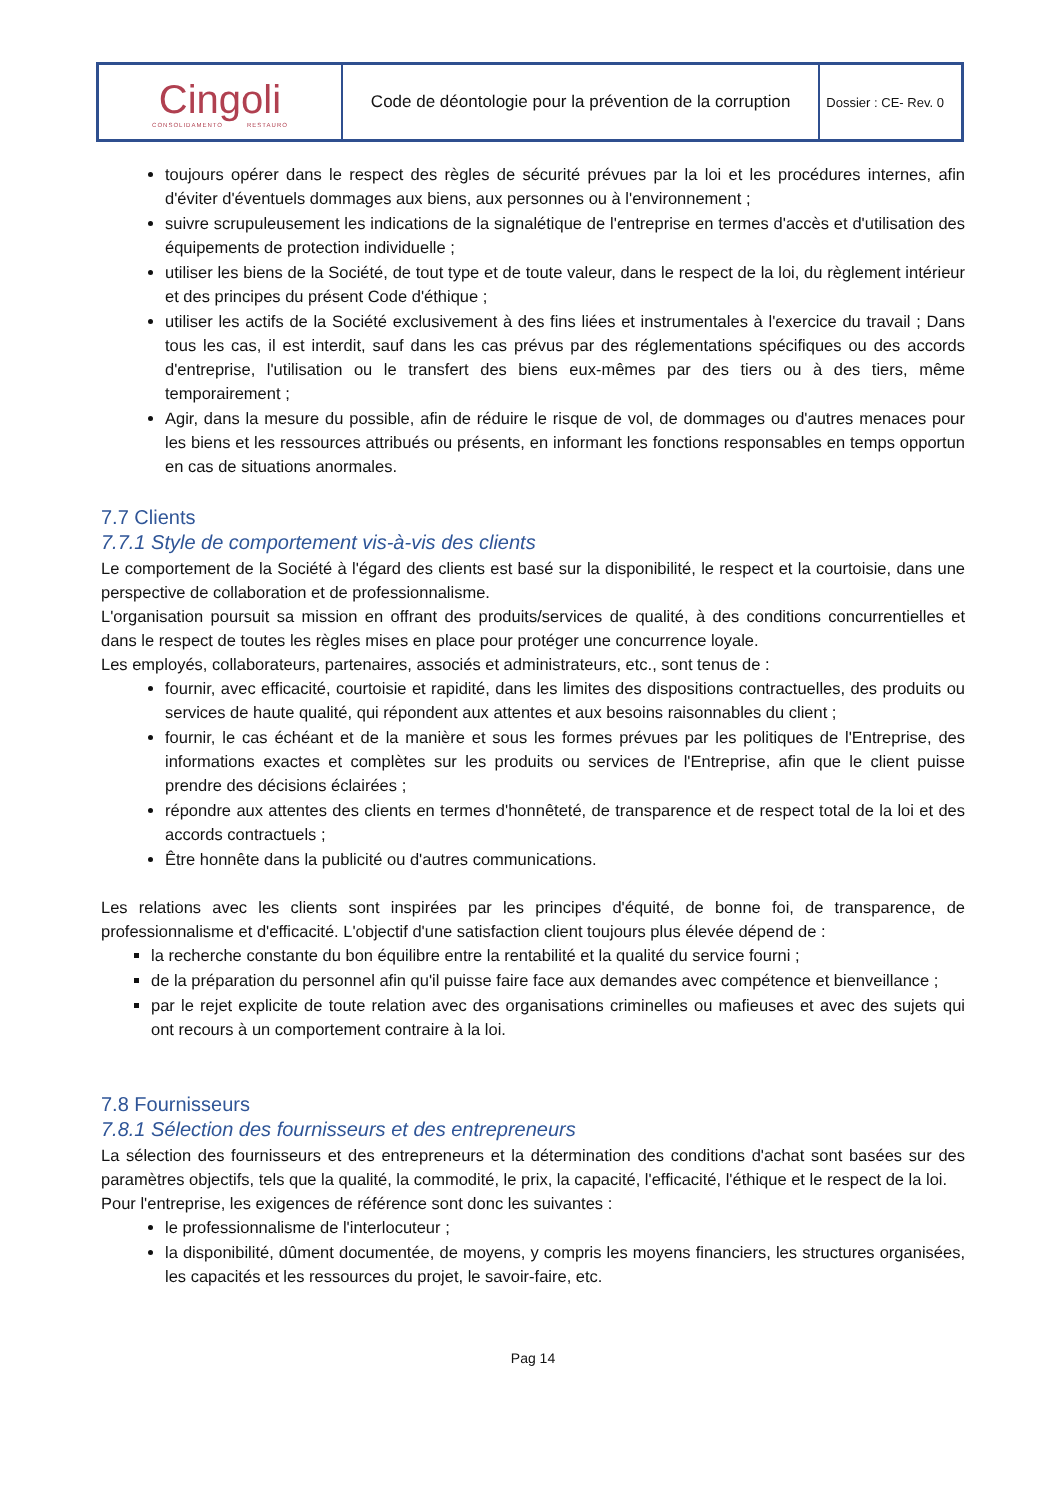| Cingoli CONSOLIDAMENTO RESTAURO | Code de déontologie pour la prévention de la corruption | Dossier : CE- Rev. 0 |
toujours opérer dans le respect des règles de sécurité prévues par la loi et les procédures internes, afin d'éviter d'éventuels dommages aux biens, aux personnes ou à l'environnement ;
suivre scrupuleusement les indications de la signalétique de l'entreprise en termes d'accès et d'utilisation des équipements de protection individuelle ;
utiliser les biens de la Société, de tout type et de toute valeur, dans le respect de la loi, du règlement intérieur et des principes du présent Code d'éthique ;
utiliser les actifs de la Société exclusivement à des fins liées et instrumentales à l'exercice du travail ; Dans tous les cas, il est interdit, sauf dans les cas prévus par des réglementations spécifiques ou des accords d'entreprise, l'utilisation ou le transfert des biens eux-mêmes par des tiers ou à des tiers, même temporairement ;
Agir, dans la mesure du possible, afin de réduire le risque de vol, de dommages ou d'autres menaces pour les biens et les ressources attribués ou présents, en informant les fonctions responsables en temps opportun en cas de situations anormales.
7.7 Clients
7.7.1 Style de comportement vis-à-vis des clients
Le comportement de la Société à l'égard des clients est basé sur la disponibilité, le respect et la courtoisie, dans une perspective de collaboration et de professionnalisme.
L'organisation poursuit sa mission en offrant des produits/services de qualité, à des conditions concurrentielles et dans le respect de toutes les règles mises en place pour protéger une concurrence loyale.
Les employés, collaborateurs, partenaires, associés et administrateurs, etc., sont tenus de :
fournir, avec efficacité, courtoisie et rapidité, dans les limites des dispositions contractuelles, des produits ou services de haute qualité, qui répondent aux attentes et aux besoins raisonnables du client ;
fournir, le cas échéant et de la manière et sous les formes prévues par les politiques de l'Entreprise, des informations exactes et complètes sur les produits ou services de l'Entreprise, afin que le client puisse prendre des décisions éclairées ;
répondre aux attentes des clients en termes d'honnêteté, de transparence et de respect total de la loi et des accords contractuels ;
Être honnête dans la publicité ou d'autres communications.
Les relations avec les clients sont inspirées par les principes d'équité, de bonne foi, de transparence, de professionnalisme et d'efficacité. L'objectif d'une satisfaction client toujours plus élevée dépend de :
la recherche constante du bon équilibre entre la rentabilité et la qualité du service fourni ;
de la préparation du personnel afin qu'il puisse faire face aux demandes avec compétence et bienveillance ;
par le rejet explicite de toute relation avec des organisations criminelles ou mafieuses et avec des sujets qui ont recours à un comportement contraire à la loi.
7.8 Fournisseurs
7.8.1 Sélection des fournisseurs et des entrepreneurs
La sélection des fournisseurs et des entrepreneurs et la détermination des conditions d'achat sont basées sur des paramètres objectifs, tels que la qualité, la commodité, le prix, la capacité, l'efficacité, l'éthique et le respect de la loi.
Pour l'entreprise, les exigences de référence sont donc les suivantes :
le professionnalisme de l'interlocuteur ;
la disponibilité, dûment documentée, de moyens, y compris les moyens financiers, les structures organisées, les capacités et les ressources du projet, le savoir-faire, etc.
Pag 14